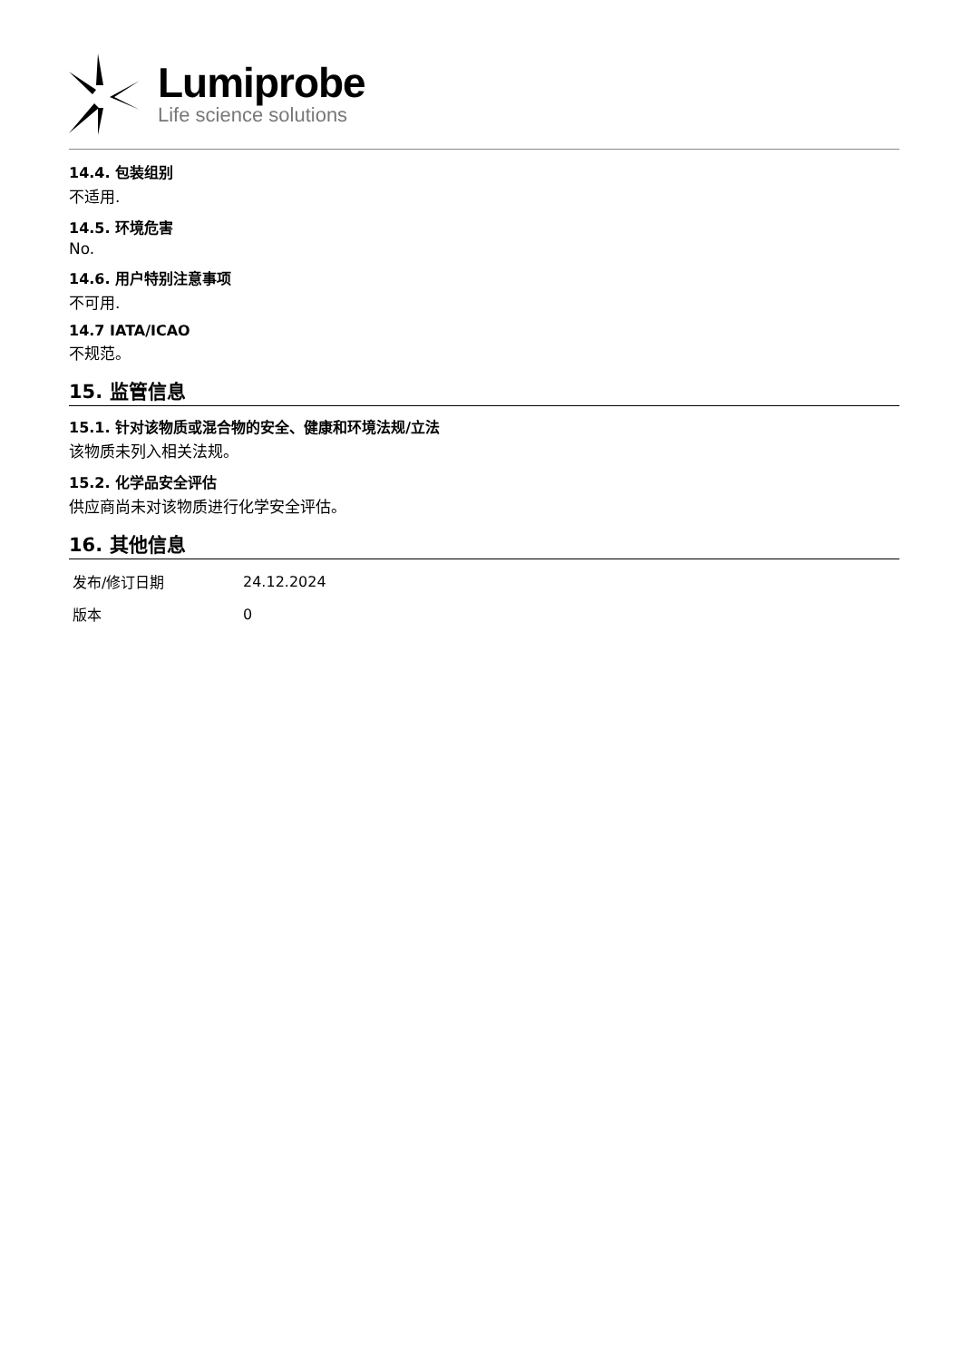Lumiprobe
Life science solutions
14.4. 包装组别
不适用.
14.5. 环境危害
No.
14.6. 用户特别注意事项
不可用.
14.7 IATA/ICAO
不规范。
15. 监管信息
15.1. 针对该物质或混合物的安全、健康和环境法规/立法
该物质未列入相关法规。
15.2. 化学品安全评估
供应商尚未对该物质进行化学安全评估。
16. 其他信息
| 发布/修订日期 | 24.12.2024 |
| 版本 | 0 |